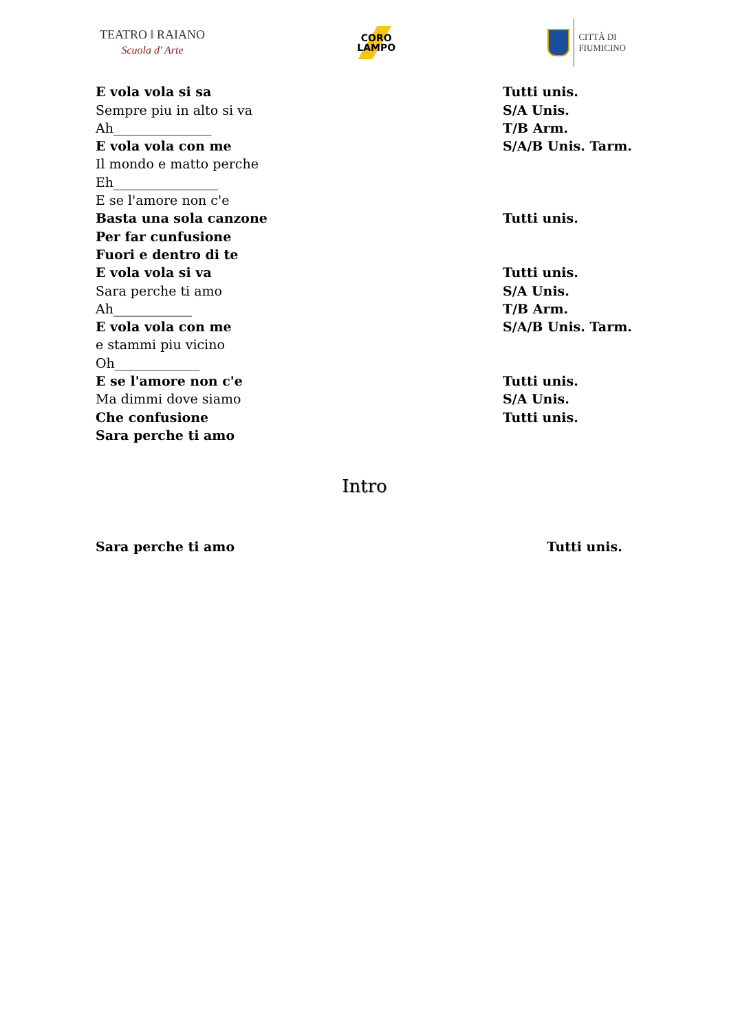TEATRO ‖ RAIANO
Scuola d' Arte
CORO
LAMPO
CITTÀ DI
FIUMICINO
| E vola vola si sa | Tutti unis. |
| Sempre piu in alto si va | S/A Unis. |
| Ah_______________ | T/B Arm. |
| E vola vola con me | S/A/B Unis. Tarm. |
| Il mondo e matto perche | |
| Eh________________ | |
| E se l'amore non c'e | |
| Basta una sola canzone | Tutti unis. |
| Per far cunfusione | |
| Fuori e dentro di te | |
| E vola vola si va | Tutti unis. |
| Sara perche ti amo | S/A Unis. |
| Ah____________ | T/B Arm. |
| E vola vola con me | S/A/B Unis. Tarm. |
| e stammi piu vicino | |
| Oh_____________ | |
| E se l'amore non c'e | Tutti unis. |
| Ma dimmi dove siamo | S/A Unis. |
| Che confusione | Tutti unis. |
| Sara perche ti amo | |
Intro
Sara perche ti amo Tutti unis.